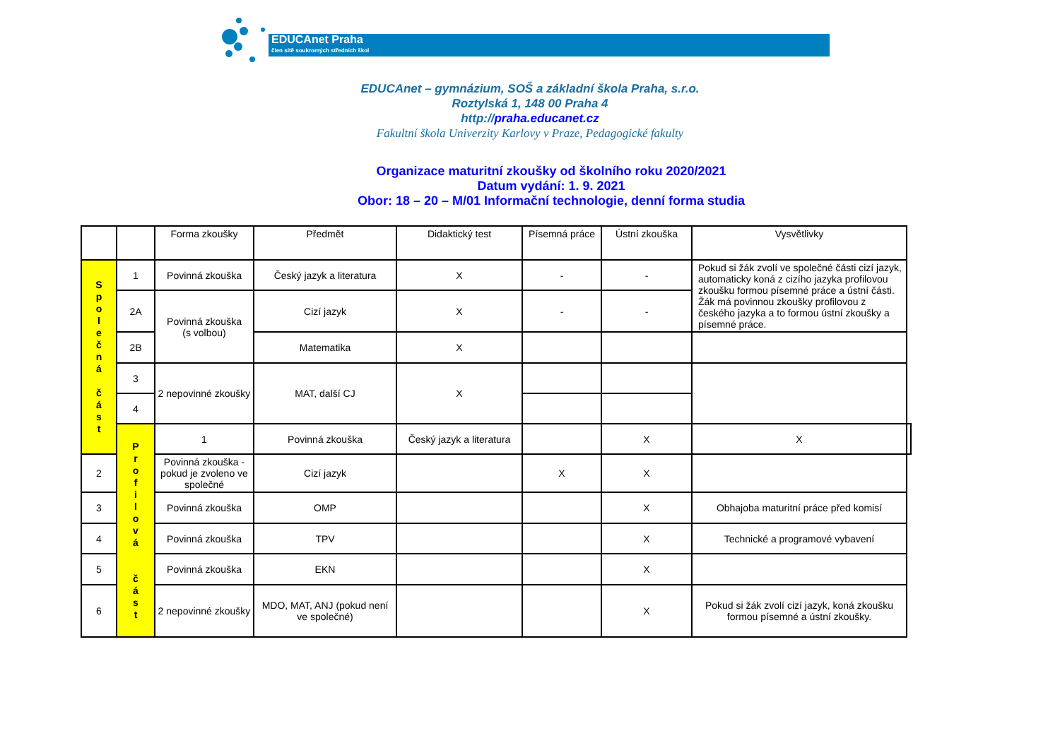EDUCAnet Praha
člen sítě soukromých středních škol
EDUCAnet – gymnázium, SOŠ a základní škola Praha, s.r.o.
Roztylská 1, 148 00 Praha 4
http://praha.educanet.cz
Fakultní škola Univerzity Karlovy v Praze, Pedagogické fakulty
Organizace maturitní zkoušky od školního roku 2020/2021
Datum vydání: 1. 9. 2021
Obor: 18 – 20 – M/01 Informační technologie, denní forma studia
| | | Forma zkoušky | Předmět | Didaktický test | Písemná práce | Ústní zkouška | Vysvětlivky | |
| --- | --- | --- | --- | --- | --- | --- | --- | --- |
| S p o l e č n á č á s t | 1 | Povinná zkouška | Český jazyk a literatura | X | - | - | Pokud si žák zvolí ve společné části cizí jazyk, automaticky koná z cizího jazyka profilovou zkoušku formou písemné práce a ústní části. Žák má povinnou zkoušky profilovou z českého jazyka a to formou ústní zkoušky a písemné práce. | |
| | 2A | Povinná zkouška (s volbou) | Cizí jazyk | X | - | - | | |
| | 2B | | Matematika | X | | | | |
| | 3 | 2 nepovinné zkoušky | MAT, další CJ | X | | | | |
| | 4 | | | | | | | |
| | P r o f i l o v á č á s t | 1 | Povinná zkouška | Český jazyk a literatura | | X | X | |
| 2 | | Povinná zkouška - pokud je zvoleno ve společné | Cizí jazyk | | X | X | | |
| 3 | | Povinná zkouška | OMP | | | X | Obhajoba maturitní práce před komisí | |
| 4 | | Povinná zkouška | TPV | | | X | Technické a programové vybavení | |
| 5 | | Povinná zkouška | EKN | | | X | | |
| 6 | | 2 nepovinné zkoušky | MDO, MAT, ANJ (pokud není ve společné) | | | X | Pokud si žák zvolí cizí jazyk, koná zkoušku formou písemné a ústní zkoušky. | |